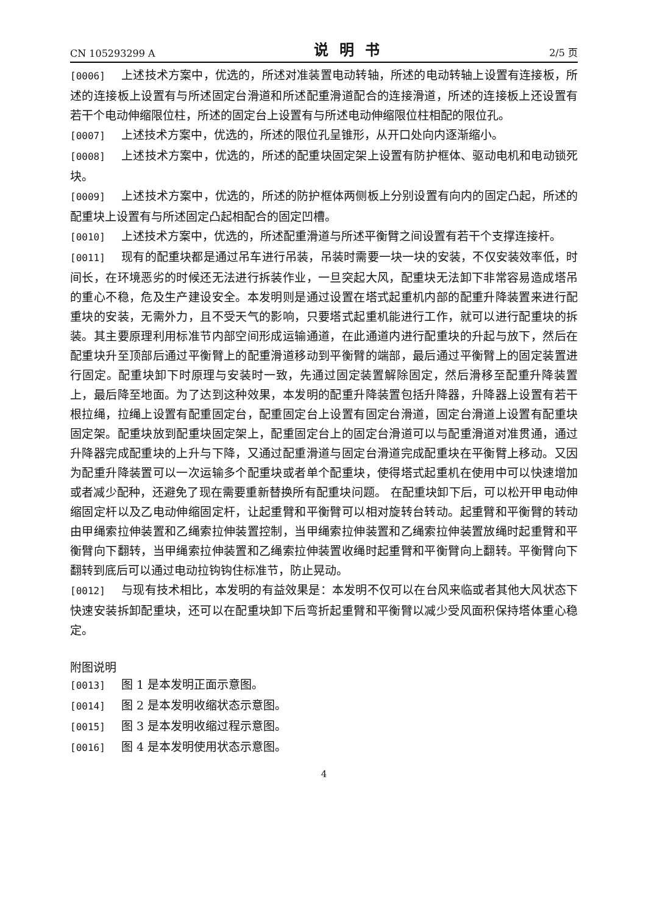CN 105293299 A 说明书 2/5 页
[0006] 上述技术方案中，优选的，所述对准装置电动转轴，所述的电动转轴上设置有连接板，所述的连接板上设置有与所述固定台滑道和所述配重滑道配合的连接滑道，所述的连接板上还设置有若干个电动伸缩限位柱，所述的固定台上设置有与所述电动伸缩限位柱相配的限位孔。
[0007] 上述技术方案中，优选的，所述的限位孔呈锥形，从开口处向内逐渐缩小。
[0008] 上述技术方案中，优选的，所述的配重块固定架上设置有防护框体、驱动电机和电动锁死块。
[0009] 上述技术方案中，优选的，所述的防护框体两侧板上分别设置有向内的固定凸起，所述的配重块上设置有与所述固定凸起相配合的固定凹槽。
[0010] 上述技术方案中，优选的，所述配重滑道与所述平衡臂之间设置有若干个支撑连接杆。
[0011] 现有的配重块都是通过吊车进行吊装，吊装时需要一块一块的安装，不仅安装效率低，时间长，在环境恶劣的时候还无法进行拆装作业，一旦突起大风，配重块无法卸下非常容易造成塔吊的重心不稳，危及生产建设安全。本发明则是通过设置在塔式起重机内部的配重升降装置来进行配重块的安装，无需外力，且不受天气的影响，只要塔式起重机能进行工作，就可以进行配重块的拆装。其主要原理利用标准节内部空间形成运输通道，在此通道内进行配重块的升起与放下，然后在配重块升至顶部后通过平衡臂上的配重滑道移动到平衡臂的端部，最后通过平衡臂上的固定装置进行固定。配重块卸下时原理与安装时一致，先通过固定装置解除固定，然后滑移至配重升降装置上，最后降至地面。为了达到这种效果，本发明的配重升降装置包括升降器，升降器上设置有若干根拉绳，拉绳上设置有配重固定台，配重固定台上设置有固定台滑道，固定台滑道上设置有配重块固定架。配重块放到配重块固定架上，配重固定台上的固定台滑道可以与配重滑道对准贯通，通过升降器完成配重块的上升与下降，又通过配重滑道与固定台滑道完成配重块在平衡臂上移动。又因为配重升降装置可以一次运输多个配重块或者单个配重块，使得塔式起重机在使用中可以快速增加或者减少配种，还避免了现在需要重新替换所有配重块问题。 在配重块卸下后，可以松开甲电动伸缩固定杆以及乙电动伸缩固定杆，让起重臂和平衡臂可以相对旋转台转动。起重臂和平衡臂的转动由甲绳索拉伸装置和乙绳索拉伸装置控制，当甲绳索拉伸装置和乙绳索拉伸装置放绳时起重臂和平衡臂向下翻转，当甲绳索拉伸装置和乙绳索拉伸装置收绳时起重臂和平衡臂向上翻转。平衡臂向下翻转到底后可以通过电动拉钩钩住标准节，防止晃动。
[0012] 与现有技术相比，本发明的有益效果是：本发明不仅可以在台风来临或者其他大风状态下快速安装拆卸配重块，还可以在配重块卸下后弯折起重臂和平衡臂以减少受风面积保持塔体重心稳定。
附图说明
[0013] 图 1 是本发明正面示意图。
[0014] 图 2 是本发明收缩状态示意图。
[0015] 图 3 是本发明收缩过程示意图。
[0016] 图 4 是本发明使用状态示意图。
4